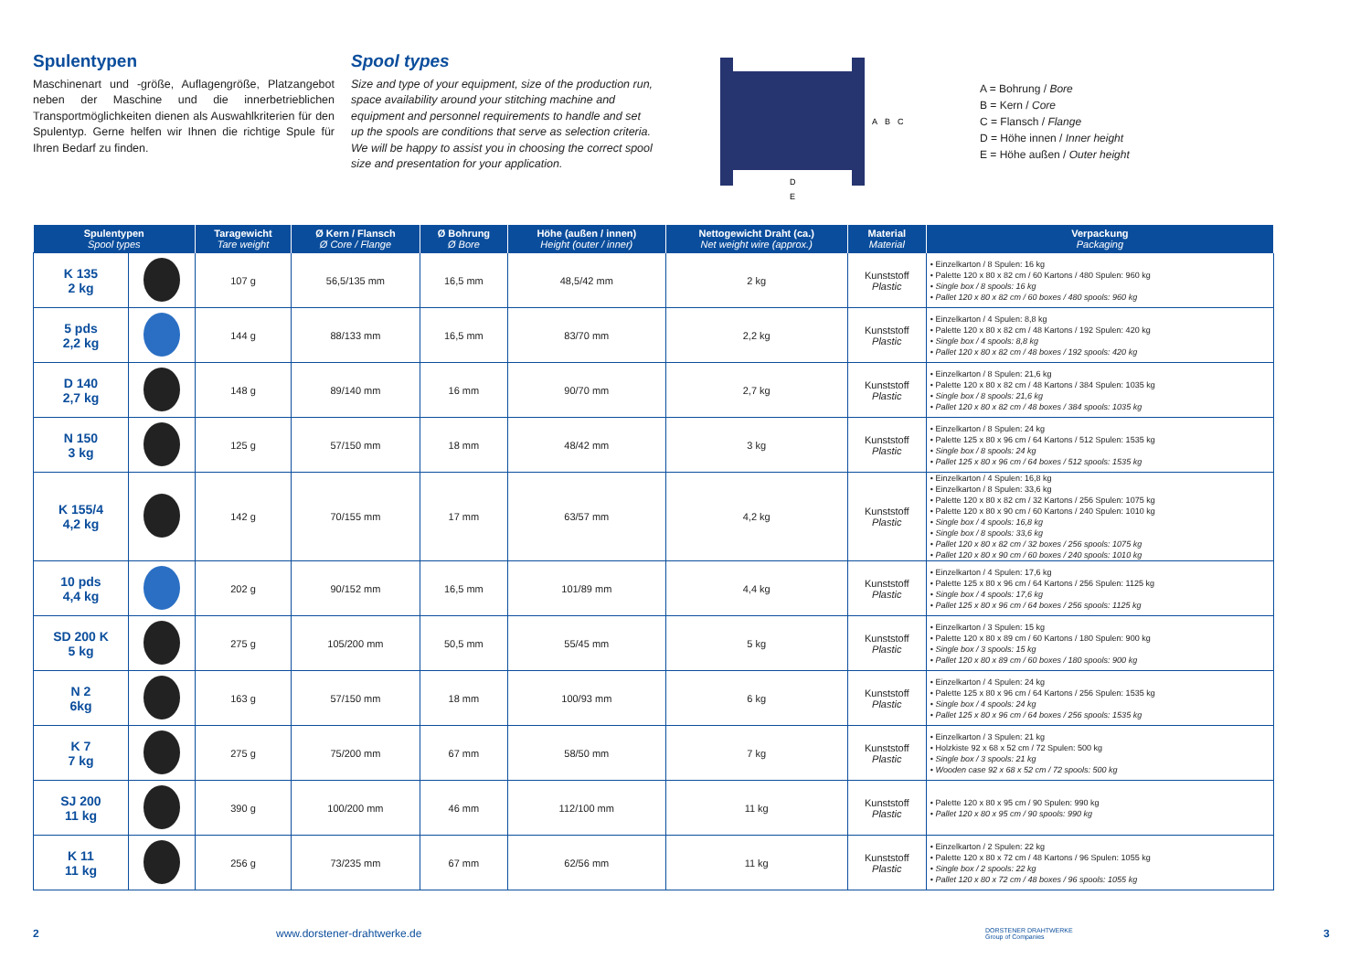Spulentypen
Maschinenart und -größe, Auflagengröße, Platzangebot neben der Maschine und die innerbetrieblichen Transportmöglichkeiten dienen als Auswahlkriterien für den Spulentyp. Gerne helfen wir Ihnen die richtige Spule für Ihren Bedarf zu finden.
Spool types
Size and type of your equipment, size of the production run, space availability around your stitching machine and equipment and personnel requirements to handle and set up the spools are conditions that serve as selection criteria. We will be happy to assist you in choosing the correct spool size and presentation for your application.
A
B
C
D
E
A = Bohrung / Bore
B = Kern / Core
C = Flansch / Flange
D = Höhe innen / Inner height
E = Höhe außen / Outer height
| Spulentypen Spool types | | Taragewicht Tare weight | Ø Kern / Flansch Ø Core / Flange | Ø Bohrung Ø Bore | Höhe (außen / innen) Height (outer / inner) | Nettogewicht Draht (ca.) Net weight wire (approx.) | Material Material | Verpackung Packaging |
| --- | --- | --- | --- | --- | --- | --- | --- | --- |
| K 135 2 kg | | 107 g | 56,5/135 mm | 16,5 mm | 48,5/42 mm | 2 kg | Kunststoff Plastic | • Einzelkarton / 8 Spulen: 16 kg • Palette 120 x 80 x 82 cm / 60 Kartons / 480 Spulen: 960 kg • Single box / 8 spools: 16 kg • Pallet 120 x 80 x 82 cm / 60 boxes / 480 spools: 960 kg |
| 5 pds 2,2 kg | | 144 g | 88/133 mm | 16,5 mm | 83/70 mm | 2,2 kg | Kunststoff Plastic | • Einzelkarton / 4 Spulen: 8,8 kg • Palette 120 x 80 x 82 cm / 48 Kartons / 192 Spulen: 420 kg • Single box / 4 spools: 8,8 kg • Pallet 120 x 80 x 82 cm / 48 boxes / 192 spools: 420 kg |
| D 140 2,7 kg | | 148 g | 89/140 mm | 16 mm | 90/70 mm | 2,7 kg | Kunststoff Plastic | • Einzelkarton / 8 Spulen: 21,6 kg • Palette 120 x 80 x 82 cm / 48 Kartons / 384 Spulen: 1035 kg • Single box / 8 spools: 21,6 kg • Pallet 120 x 80 x 82 cm / 48 boxes / 384 spools: 1035 kg |
| N 150 3 kg | | 125 g | 57/150 mm | 18 mm | 48/42 mm | 3 kg | Kunststoff Plastic | • Einzelkarton / 8 Spulen: 24 kg • Palette 125 x 80 x 96 cm / 64 Kartons / 512 Spulen: 1535 kg • Single box / 8 spools: 24 kg • Pallet 125 x 80 x 96 cm / 64 boxes / 512 spools: 1535 kg |
| K 155/4 4,2 kg | | 142 g | 70/155 mm | 17 mm | 63/57 mm | 4,2 kg | Kunststoff Plastic | • Einzelkarton / 4 Spulen: 16,8 kg • Einzelkarton / 8 Spulen: 33,6 kg • Palette 120 x 80 x 82 cm / 32 Kartons / 256 Spulen: 1075 kg • Palette 120 x 80 x 90 cm / 60 Kartons / 240 Spulen: 1010 kg • Single box / 4 spools: 16,8 kg • Single box / 8 spools: 33,6 kg • Pallet 120 x 80 x 82 cm / 32 boxes / 256 spools: 1075 kg • Pallet 120 x 80 x 90 cm / 60 boxes / 240 spools: 1010 kg |
| 10 pds 4,4 kg | | 202 g | 90/152 mm | 16,5 mm | 101/89 mm | 4,4 kg | Kunststoff Plastic | • Einzelkarton / 4 Spulen: 17,6 kg • Palette 125 x 80 x 96 cm / 64 Kartons / 256 Spulen: 1125 kg • Single box / 4 spools: 17,6 kg • Pallet 125 x 80 x 96 cm / 64 boxes / 256 spools: 1125 kg |
| SD 200 K 5 kg | | 275 g | 105/200 mm | 50,5 mm | 55/45 mm | 5 kg | Kunststoff Plastic | • Einzelkarton / 3 Spulen: 15 kg • Palette 120 x 80 x 89 cm / 60 Kartons / 180 Spulen: 900 kg • Single box / 3 spools: 15 kg • Pallet 120 x 80 x 89 cm / 60 boxes / 180 spools: 900 kg |
| N 2 6kg | | 163 g | 57/150 mm | 18 mm | 100/93 mm | 6 kg | Kunststoff Plastic | • Einzelkarton / 4 Spulen: 24 kg • Palette 125 x 80 x 96 cm / 64 Kartons / 256 Spulen: 1535 kg • Single box / 4 spools: 24 kg • Pallet 125 x 80 x 96 cm / 64 boxes / 256 spools: 1535 kg |
| K 7 7 kg | | 275 g | 75/200 mm | 67 mm | 58/50 mm | 7 kg | Kunststoff Plastic | • Einzelkarton / 3 Spulen: 21 kg • Holzkiste 92 x 68 x 52 cm / 72 Spulen: 500 kg • Single box / 3 spools: 21 kg • Wooden case 92 x 68 x 52 cm / 72 spools: 500 kg |
| SJ 200 11 kg | | 390 g | 100/200 mm | 46 mm | 112/100 mm | 11 kg | Kunststoff Plastic | • Palette 120 x 80 x 95 cm / 90 Spulen: 990 kg • Pallet 120 x 80 x 95 cm / 90 spools: 990 kg |
| K 11 11 kg | | 256 g | 73/235 mm | 67 mm | 62/56 mm | 11 kg | Kunststoff Plastic | • Einzelkarton / 2 Spulen: 22 kg • Palette 120 x 80 x 72 cm / 48 Kartons / 96 Spulen: 1055 kg • Single box / 2 spools: 22 kg • Pallet 120 x 80 x 72 cm / 48 boxes / 96 spools: 1055 kg |
2 www.dorstener-drahtwerke.de DORSTENER DRAHTWERKE
Group of Companies 3